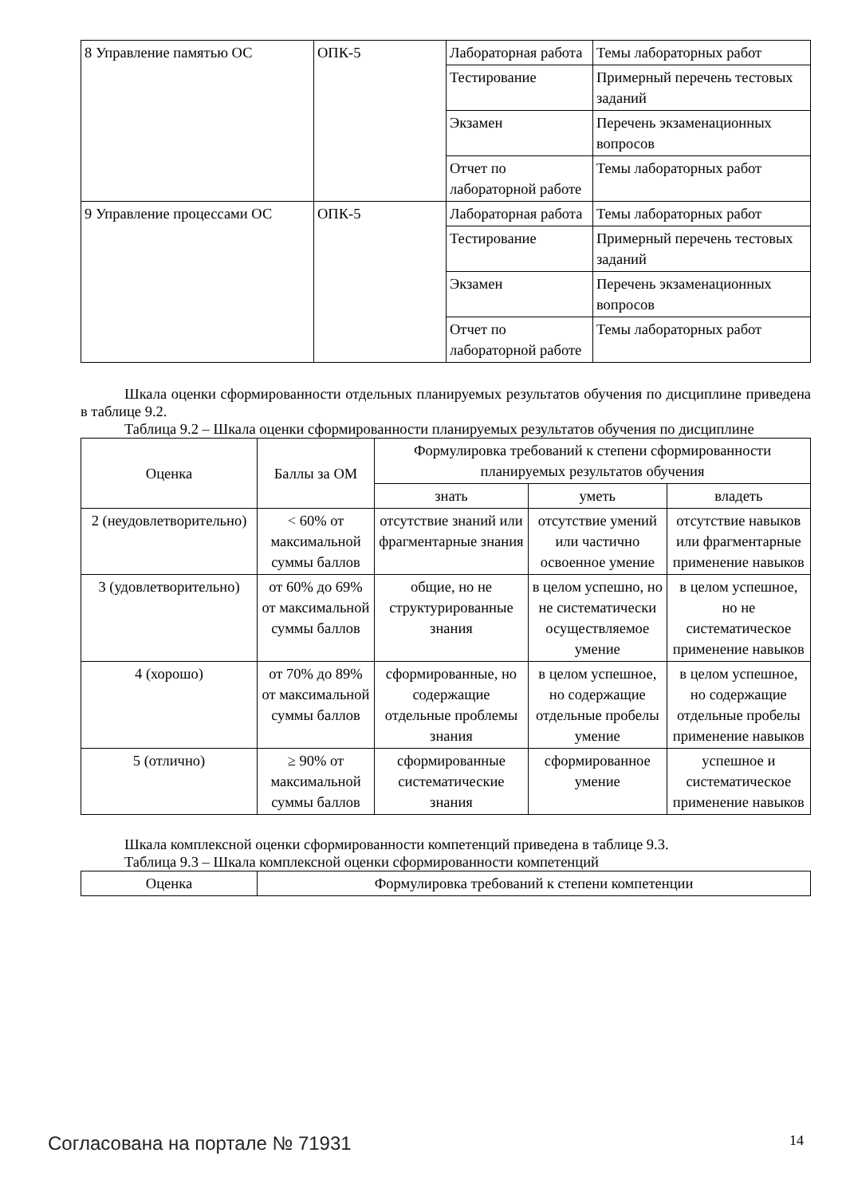| 8 Управление памятью ОС | ОПК-5 | Лабораторная работа | Темы лабораторных работ |
| | | Тестирование | Примерный перечень тестовых заданий |
| | | Экзамен | Перечень экзаменационных вопросов |
| | | Отчет по лабораторной работе | Темы лабораторных работ |
| 9 Управление процессами ОС | ОПК-5 | Лабораторная работа | Темы лабораторных работ |
| | | Тестирование | Примерный перечень тестовых заданий |
| | | Экзамен | Перечень экзаменационных вопросов |
| | | Отчет по лабораторной работе | Темы лабораторных работ |
Шкала оценки сформированности отдельных планируемых результатов обучения по дисциплине приведена в таблице 9.2.
Таблица 9.2 – Шкала оценки сформированности планируемых результатов обучения по дисциплине
| Оценка | Баллы за ОМ | Формулировка требований к степени сформированности планируемых результатов обучения | | |
| --- | --- | --- | --- | --- |
| | | знать | уметь | владеть |
| 2 (неудовлетворительно) | < 60% от максимальной суммы баллов | отсутствие знаний или фрагментарные знания | отсутствие умений или частично освоенное умение | отсутствие навыков или фрагментарные применение навыков |
| 3 (удовлетворительно) | от 60% до 69% от максимальной суммы баллов | общие, но не структурированные знания | в целом успешно, но не систематически осуществляемое умение | в целом успешное, но не систематическое применение навыков |
| 4 (хорошо) | от 70% до 89% от максимальной суммы баллов | сформированные, но содержащие отдельные проблемы знания | в целом успешное, но содержащие отдельные пробелы умение | в целом успешное, но содержащие отдельные пробелы применение навыков |
| 5 (отлично) | ≥ 90% от максимальной суммы баллов | сформированные систематические знания | сформированное умение | успешное и систематическое применение навыков |
Шкала комплексной оценки сформированности компетенций приведена в таблице 9.3.
Таблица 9.3 – Шкала комплексной оценки сформированности компетенций
| Оценка | Формулировка требований к степени компетенции |
| --- | --- |
Согласована на портале № 71931 14